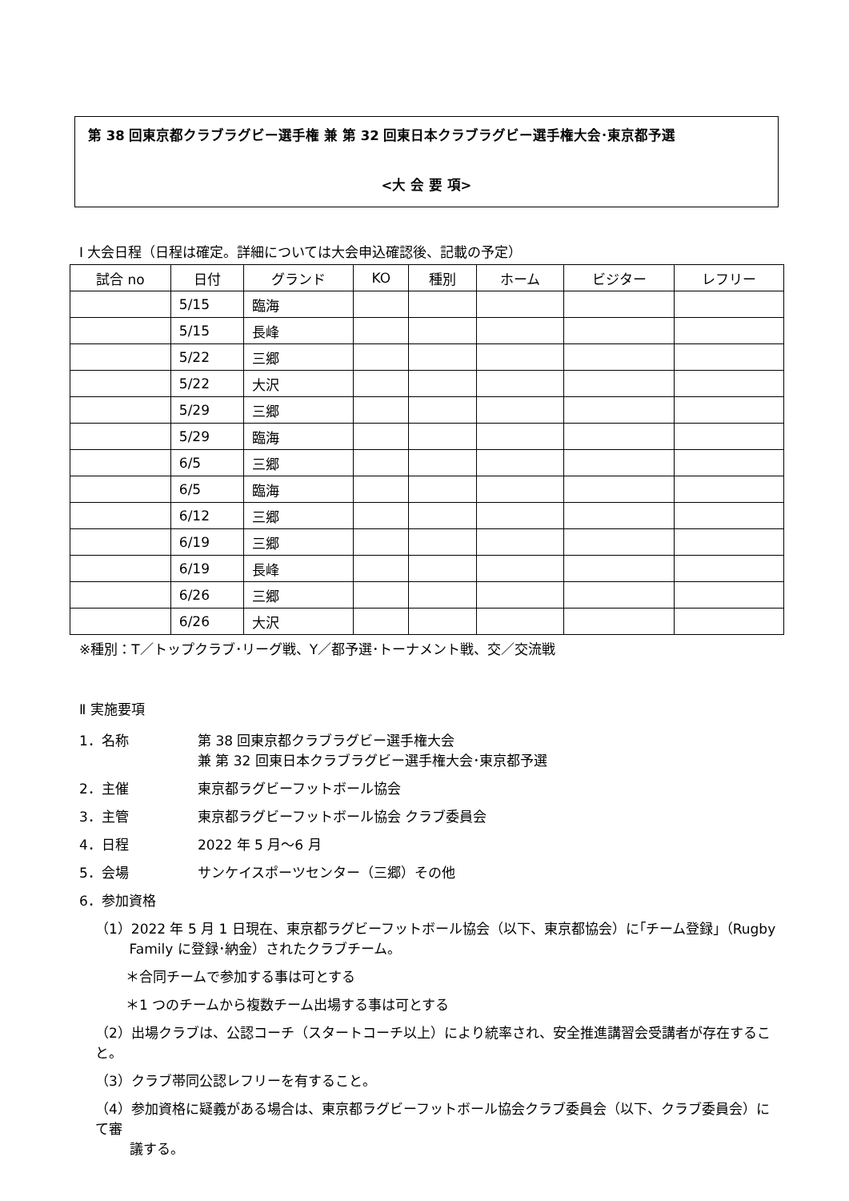第 38 回東京都クラブラグビー選手権 兼 第 32 回東日本クラブラグビー選手権大会･東京都予選
<大 会 要 項>
Ⅰ 大会日程（日程は確定。詳細については大会申込確認後、記載の予定）
| 試合 no | 日付 | グランド | KO | 種別 | ホーム | ビジター | レフリー |
| --- | --- | --- | --- | --- | --- | --- | --- |
| | 5/15 | 臨海 | | | | | |
| | 5/15 | 長峰 | | | | | |
| | 5/22 | 三郷 | | | | | |
| | 5/22 | 大沢 | | | | | |
| | 5/29 | 三郷 | | | | | |
| | 5/29 | 臨海 | | | | | |
| | 6/5 | 三郷 | | | | | |
| | 6/5 | 臨海 | | | | | |
| | 6/12 | 三郷 | | | | | |
| | 6/19 | 三郷 | | | | | |
| | 6/19 | 長峰 | | | | | |
| | 6/26 | 三郷 | | | | | |
| | 6/26 | 大沢 | | | | | |
※種別：T／トップクラブ･リーグ戦、Y／都予選･トーナメント戦、交／交流戦
Ⅱ 実施要項
1．名称 第 38 回東京都クラブラグビー選手権大会
兼 第 32 回東日本クラブラグビー選手権大会･東京都予選
2．主催 東京都ラグビーフットボール協会
3．主管 東京都ラグビーフットボール協会 クラブ委員会
4．日程 2022 年 5 月～6 月
5．会場 サンケイスポーツセンター（三郷）その他
6．参加資格
（1）2022 年 5 月 1 日現在、東京都ラグビーフットボール協会（以下、東京都協会）に｢チーム登録｣（Rugby
   Family に登録･納金）されたクラブチーム。
＊合同チームで参加する事は可とする
＊1 つのチームから複数チーム出場する事は可とする
（2）出場クラブは、公認コーチ（スタートコーチ以上）により統率され、安全推進講習会受講者が存在すること。
（3）クラブ帯同公認レフリーを有すること。
（4）参加資格に疑義がある場合は、東京都ラグビーフットボール協会クラブ委員会（以下、クラブ委員会）にて審
   議する。